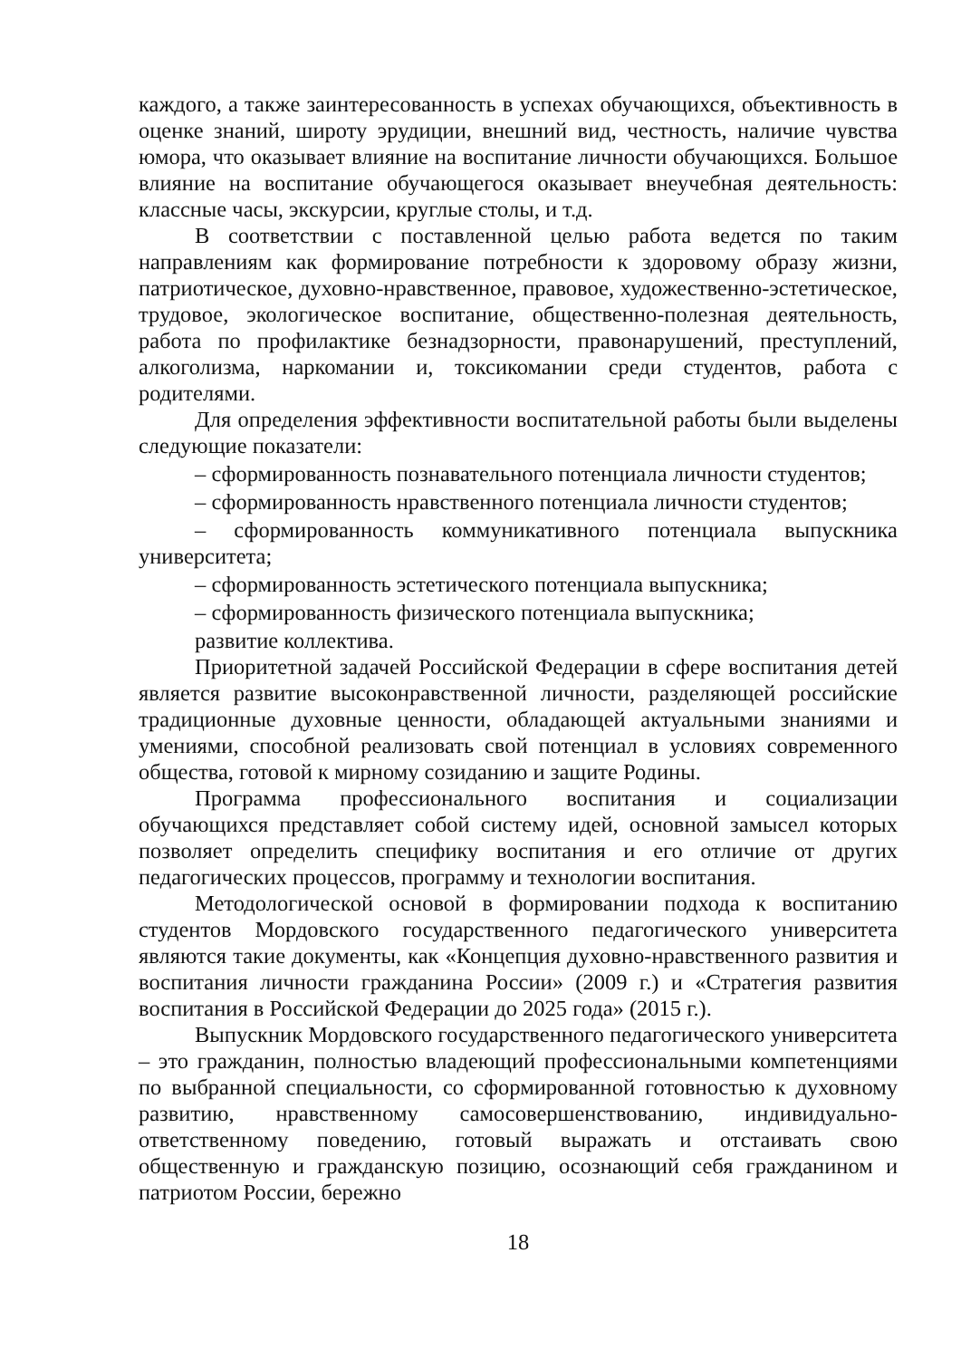каждого, а также заинтересованность в успехах обучающихся, объективность в оценке знаний, широту эрудиции, внешний вид, честность, наличие чувства юмора, что оказывает влияние на воспитание личности обучающихся. Большое влияние на воспитание обучающегося оказывает внеучебная деятельность: классные часы, экскурсии, круглые столы, и т.д.
В соответствии с поставленной целью работа ведется по таким направлениям как формирование потребности к здоровому образу жизни, патриотическое, духовно-нравственное, правовое, художественно-эстетическое, трудовое, экологическое воспитание, общественно-полезная деятельность, работа по профилактике безнадзорности, правонарушений, преступлений, алкоголизма, наркомании и, токсикомании среди студентов, работа с родителями.
Для определения эффективности воспитательной работы были выделены следующие показатели:
– сформированность познавательного потенциала личности студентов;
– сформированность нравственного потенциала личности студентов;
– сформированность коммуникативного потенциала выпускника университета;
– сформированность эстетического потенциала выпускника;
– сформированность физического потенциала выпускника;
развитие коллектива.
Приоритетной задачей Российской Федерации в сфере воспитания детей является развитие высоконравственной личности, разделяющей российские традиционные духовные ценности, обладающей актуальными знаниями и умениями, способной реализовать свой потенциал в условиях современного общества, готовой к мирному созиданию и защите Родины.
Программа профессионального воспитания и социализации обучающихся представляет собой систему идей, основной замысел которых позволяет определить специфику воспитания и его отличие от других педагогических процессов, программу и технологии воспитания.
Методологической основой в формировании подхода к воспитанию студентов Мордовского государственного педагогического университета являются такие документы, как «Концепция духовно-нравственного развития и воспитания личности гражданина России» (2009 г.) и «Стратегия развития воспитания в Российской Федерации до 2025 года» (2015 г.).
Выпускник Мордовского государственного педагогического университета – это гражданин, полностью владеющий профессиональными компетенциями по выбранной специальности, со сформированной готовностью к духовному развитию, нравственному самосовершенствованию, индивидуально-ответственному поведению, готовый выражать и отстаивать свою общественную и гражданскую позицию, осознающий себя гражданином и патриотом России, бережно
18